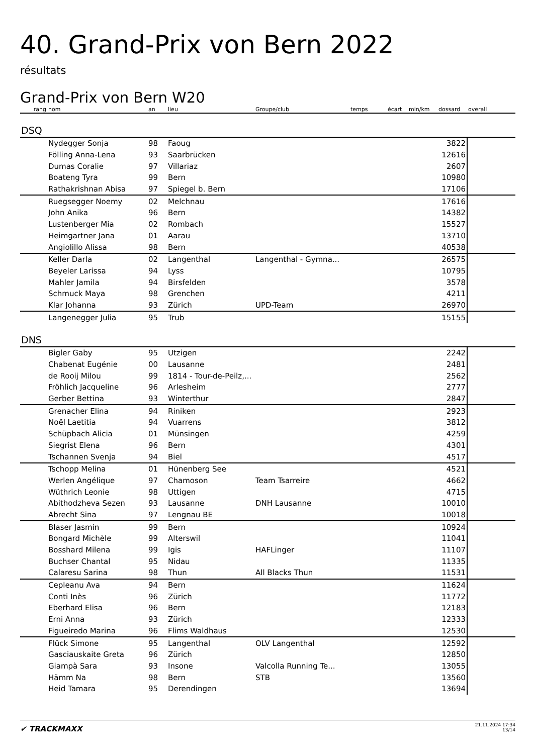40. Grand-Prix von Bern 2022
résultats
Grand-Prix von Bern W20
| rang | nom | an | lieu | Groupe/club | temps | écart | min/km | dossard | overall |
| --- | --- | --- | --- | --- | --- | --- | --- | --- | --- |
| DSQ | | | | | | | | | |
| | Nydegger Sonja | 98 | Faoug | | | | | 3822 | |
| | Fölling Anna-Lena | 93 | Saarbrücken | | | | | 12616 | |
| | Dumas Coralie | 97 | Villariaz | | | | | 2607 | |
| | Boateng Tyra | 99 | Bern | | | | | 10980 | |
| | Rathakrishnan Abisa | 97 | Spiegel b. Bern | | | | | 17106 | |
| | Ruegsegger Noemy | 02 | Melchnau | | | | | 17616 | |
| | John Anika | 96 | Bern | | | | | 14382 | |
| | Lustenberger Mia | 02 | Rombach | | | | | 15527 | |
| | Heimgartner Jana | 01 | Aarau | | | | | 13710 | |
| | Angiolillo Alissa | 98 | Bern | | | | | 40538 | |
| | Keller Darla | 02 | Langenthal | Langenthal - Gymna... | | | | 26575 | |
| | Beyeler Larissa | 94 | Lyss | | | | | 10795 | |
| | Mahler Jamila | 94 | Birsfelden | | | | | 3578 | |
| | Schmuck Maya | 98 | Grenchen | | | | | 4211 | |
| | Klar Johanna | 93 | Zürich | UPD-Team | | | | 26970 | |
| | Langenegger Julia | 95 | Trub | | | | | 15155 | |
| DNS | | | | | | | | | |
| | Bigler Gaby | 95 | Utzigen | | | | | 2242 | |
| | Chabenat Eugénie | 00 | Lausanne | | | | | 2481 | |
| | de Rooij Milou | 99 | 1814 - Tour-de-Peilz,... | | | | | 2562 | |
| | Fröhlich Jacqueline | 96 | Arlesheim | | | | | 2777 | |
| | Gerber Bettina | 93 | Winterthur | | | | | 2847 | |
| | Grenacher Elina | 94 | Riniken | | | | | 2923 | |
| | Noël Laetitia | 94 | Vuarrens | | | | | 3812 | |
| | Schüpbach Alicia | 01 | Münsingen | | | | | 4259 | |
| | Siegrist Elena | 96 | Bern | | | | | 4301 | |
| | Tschannen Svenja | 94 | Biel | | | | | 4517 | |
| | Tschopp Melina | 01 | Hünenberg See | | | | | 4521 | |
| | Werlen Angélique | 97 | Chamoson | Team Tsarreire | | | | 4662 | |
| | Wüthrich Leonie | 98 | Uttigen | | | | | 4715 | |
| | Abithodzheva Sezen | 93 | Lausanne | DNH Lausanne | | | | 10010 | |
| | Abrecht Sina | 97 | Lengnau BE | | | | | 10018 | |
| | Blaser Jasmin | 99 | Bern | | | | | 10924 | |
| | Bongard Michèle | 99 | Alterswil | | | | | 11041 | |
| | Bosshard Milena | 99 | Igis | HAFLinger | | | | 11107 | |
| | Buchser Chantal | 95 | Nidau | | | | | 11335 | |
| | Calaresu Sarina | 98 | Thun | All Blacks Thun | | | | 11531 | |
| | Cepleanu Ava | 94 | Bern | | | | | 11624 | |
| | Conti Inès | 96 | Zürich | | | | | 11772 | |
| | Eberhard Elisa | 96 | Bern | | | | | 12183 | |
| | Erni Anna | 93 | Zürich | | | | | 12333 | |
| | Figueiredo Marina | 96 | Flims Waldhaus | | | | | 12530 | |
| | Flück Simone | 95 | Langenthal | OLV Langenthal | | | | 12592 | |
| | Gasciauskaite Greta | 96 | Zürich | | | | | 12850 | |
| | Giampà Sara | 93 | Insone | Valcolla Running Te... | | | | 13055 | |
| | Hämm Na | 98 | Bern | STB | | | | 13560 | |
| | Heid Tamara | 95 | Derendingen | | | | | 13694 | |
✔ TRACKMAXX
21.11.2024 17:34
13/14